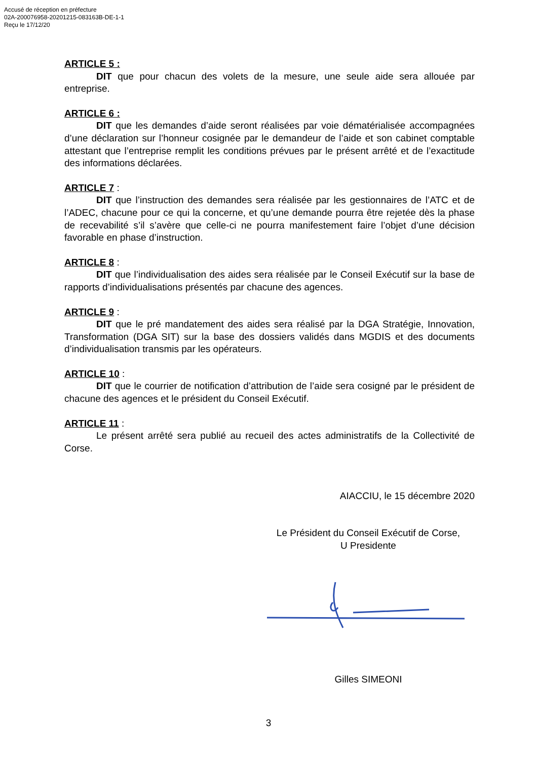Accusé de réception en préfecture
02A-200076958-20201215-083163B-DE-1-1
Reçu le 17/12/20
ARTICLE 5 :
DIT que pour chacun des volets de la mesure, une seule aide sera allouée par entreprise.
ARTICLE 6 :
DIT que les demandes d’aide seront réalisées par voie dématérialisée accompagnées d’une déclaration sur l’honneur cosignée par le demandeur de l’aide et son cabinet comptable attestant que l’entreprise remplit les conditions prévues par le présent arrêté et de l’exactitude des informations déclarées.
ARTICLE 7 :
DIT que l’instruction des demandes sera réalisée par les gestionnaires de l’ATC et de l’ADEC, chacune pour ce qui la concerne, et qu’une demande pourra être rejetée dès la phase de recevabilité s’il s’avère que celle-ci ne pourra manifestement faire l’objet d’une décision favorable en phase d’instruction.
ARTICLE 8 :
DIT que l’individualisation des aides sera réalisée par le Conseil Exécutif sur la base de rapports d’individualisations présentés par chacune des agences.
ARTICLE 9 :
DIT que le pré mandatement des aides sera réalisé par la DGA Stratégie, Innovation, Transformation (DGA SIT) sur la base des dossiers validés dans MGDIS et des documents d’individualisation transmis par les opérateurs.
ARTICLE 10 :
DIT que le courrier de notification d’attribution de l’aide sera cosigné par le président de chacune des agences et le président du Conseil Exécutif.
ARTICLE 11 :
Le présent arrêté sera publié au recueil des actes administratifs de la Collectivité de Corse.
AIACCIU, le 15 décembre 2020
Le Président du Conseil Exécutif de Corse,
U Presidente
Gilles SIMEONI
3